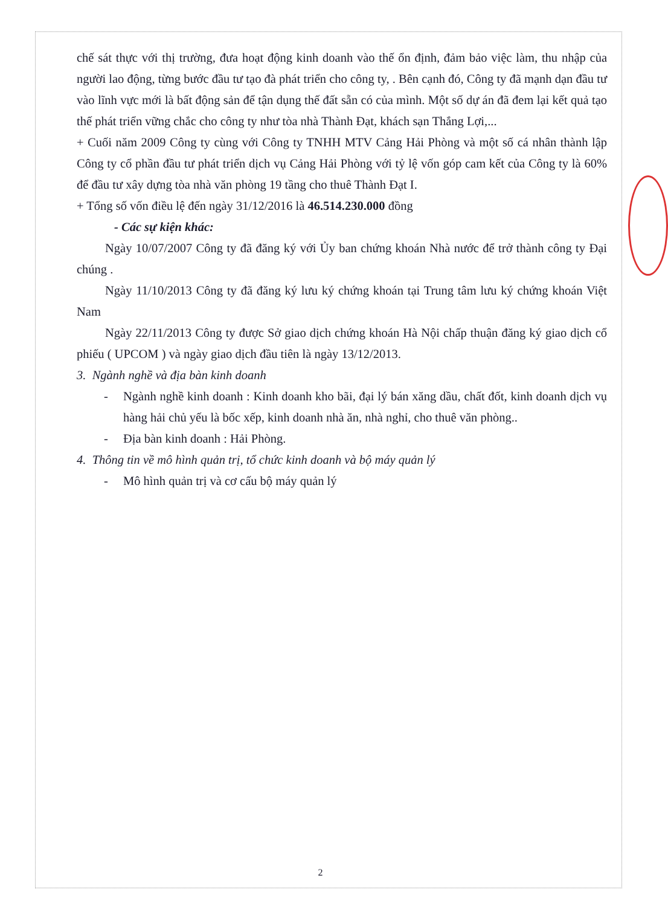chế sát thực với thị trường, đưa hoạt động kinh doanh vào thế ổn định, đảm bảo việc làm, thu nhập của người lao động, từng bước đầu tư tạo đà phát triển cho công ty, . Bên cạnh đó, Công ty đã mạnh dạn đầu tư vào lĩnh vực mới là bất động sản để tận dụng thế đất sẵn có của mình. Một số dự án đã đem lại kết quả tạo thế phát triển vững chắc cho công ty như tòa nhà Thành Đạt, khách sạn Thắng Lợi,...
+ Cuối năm 2009 Công ty cùng với Công ty TNHH MTV Cảng Hải Phòng và một số cá nhân thành lập Công ty cổ phần đầu tư phát triển dịch vụ Cảng Hải Phòng với tỷ lệ vốn góp cam kết của Công ty là 60% để đầu tư xây dựng tòa nhà văn phòng 19 tầng cho thuê Thành Đạt I.
+ Tổng số vốn điều lệ đến ngày 31/12/2016 là 46.514.230.000 đồng
- Các sự kiện khác:
Ngày 10/07/2007 Công ty đã đăng ký với Ủy ban chứng khoán Nhà nước để trở thành công ty Đại chúng .
Ngày 11/10/2013 Công ty đã đăng ký lưu ký chứng khoán tại Trung tâm lưu ký chứng khoán Việt Nam
Ngày 22/11/2013 Công ty được Sở giao dịch chứng khoán Hà Nội chấp thuận đăng ký giao dịch cổ phiếu ( UPCOM ) và ngày giao dịch đầu tiên là ngày 13/12/2013.
3. Ngành nghề và địa bàn kinh doanh
- Ngành nghề kinh doanh : Kinh doanh kho bãi, đại lý bán xăng dầu, chất đốt, kinh doanh dịch vụ hàng hải chủ yếu là bốc xếp, kinh doanh nhà ăn, nhà nghỉ, cho thuê văn phòng..
- Địa bàn kinh doanh : Hải Phòng.
4. Thông tin về mô hình quản trị, tổ chức kinh doanh và bộ máy quản lý
- Mô hình quản trị và cơ cấu bộ máy quản lý
2